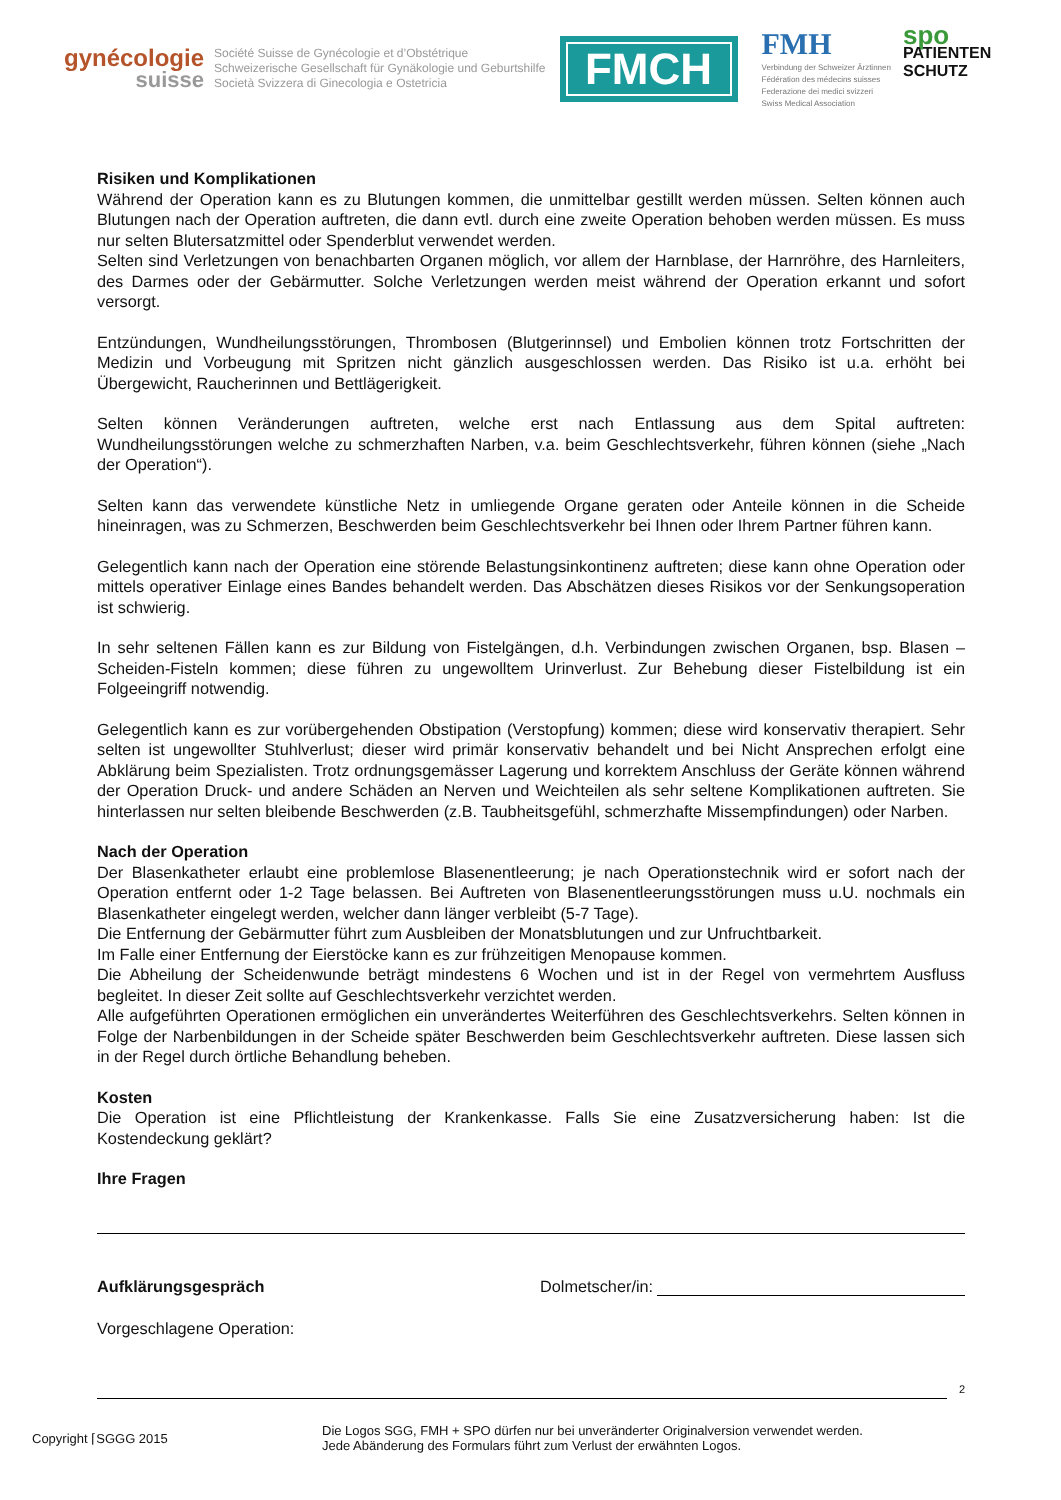gynécologie
suisse
Société Suisse de Gynécologie et d’Obstétrique
Schweizerische Gesellschaft für Gynäkologie und Geburtshilfe
Società Svizzera di Ginecologia e Ostetricia
FMCH
FMH
Verbindung der Schweizer Ärztinnen
Fédération des médecins suisses
Federazione dei medici svizzeri
Swiss Medical Association
spo
PATIENTEN
SCHUTZ
Risiken und Komplikationen
Während der Operation kann es zu Blutungen kommen, die unmittelbar gestillt werden müssen. Selten können auch Blutungen nach der Operation auftreten, die dann evtl. durch eine zweite Operation behoben werden müssen. Es muss nur selten Blutersatzmittel oder Spenderblut verwendet werden.
Selten sind Verletzungen von benachbarten Organen möglich, vor allem der Harnblase, der Harnröhre, des Harnleiters, des Darmes oder der Gebärmutter. Solche Verletzungen werden meist während der Operation erkannt und sofort versorgt.
Entzündungen, Wundheilungsstörungen, Thrombosen (Blutgerinnsel) und Embolien können trotz Fortschritten der Medizin und Vorbeugung mit Spritzen nicht gänzlich ausgeschlossen werden. Das Risiko ist u.a. erhöht bei Übergewicht, Raucherinnen und Bettlägerigkeit.
Selten können Veränderungen auftreten, welche erst nach Entlassung aus dem Spital auftreten: Wundheilungsstörungen welche zu schmerzhaften Narben, v.a. beim Geschlechtsverkehr, führen können (siehe „Nach der Operation“).
Selten kann das verwendete künstliche Netz in umliegende Organe geraten oder Anteile können in die Scheide hineinragen, was zu Schmerzen, Beschwerden beim Geschlechtsverkehr bei Ihnen oder Ihrem Partner führen kann.
Gelegentlich kann nach der Operation eine störende Belastungsinkontinenz auftreten; diese kann ohne Operation oder mittels operativer Einlage eines Bandes behandelt werden. Das Abschätzen dieses Risikos vor der Senkungsoperation ist schwierig.
In sehr seltenen Fällen kann es zur Bildung von Fistelgängen, d.h. Verbindungen zwischen Organen, bsp. Blasen – Scheiden-Fisteln kommen; diese führen zu ungewolltem Urinverlust. Zur Behebung dieser Fistelbildung ist ein Folgeeingriff notwendig.
Gelegentlich kann es zur vorübergehenden Obstipation (Verstopfung) kommen; diese wird konservativ therapiert. Sehr selten ist ungewollter Stuhlverlust; dieser wird primär konservativ behandelt und bei Nicht Ansprechen erfolgt eine Abklärung beim Spezialisten. Trotz ordnungsgemässer Lagerung und korrektem Anschluss der Geräte können während der Operation Druck- und andere Schäden an Nerven und Weichteilen als sehr seltene Komplikationen auftreten. Sie hinterlassen nur selten bleibende Beschwerden (z.B. Taubheitsgefühl, schmerzhafte Missempfindungen) oder Narben.
Nach der Operation
Der Blasenkatheter erlaubt eine problemlose Blasenentleerung; je nach Operationstechnik wird er sofort nach der Operation entfernt oder 1-2 Tage belassen. Bei Auftreten von Blasenentleerungsstörungen muss u.U. nochmals ein Blasenkatheter eingelegt werden, welcher dann länger verbleibt (5-7 Tage).
Die Entfernung der Gebärmutter führt zum Ausbleiben der Monatsblutungen und zur Unfruchtbarkeit.
Im Falle einer Entfernung der Eierstöcke kann es zur frühzeitigen Menopause kommen.
Die Abheilung der Scheidenwunde beträgt mindestens 6 Wochen und ist in der Regel von vermehrtem Ausfluss begleitet. In dieser Zeit sollte auf Geschlechtsverkehr verzichtet werden.
Alle aufgeführten Operationen ermöglichen ein unverändertes Weiterführen des Geschlechtsverkehrs. Selten können in Folge der Narbenbildungen in der Scheide später Beschwerden beim Geschlechtsverkehr auftreten. Diese lassen sich in der Regel durch örtliche Behandlung beheben.
Kosten
Die Operation ist eine Pflichtleistung der Krankenkasse. Falls Sie eine Zusatzversicherung haben: Ist die Kostendeckung geklärt?
Ihre Fragen
Aufklärungsgespräch Dolmetscher/in:
Vorgeschlagene Operation:
2
Copyright ⌈SGGG 2015
Die Logos SGG, FMH + SPO dürfen nur bei unveränderter Originalversion verwendet werden.
Jede Abänderung des Formulars führt zum Verlust der erwähnten Logos.